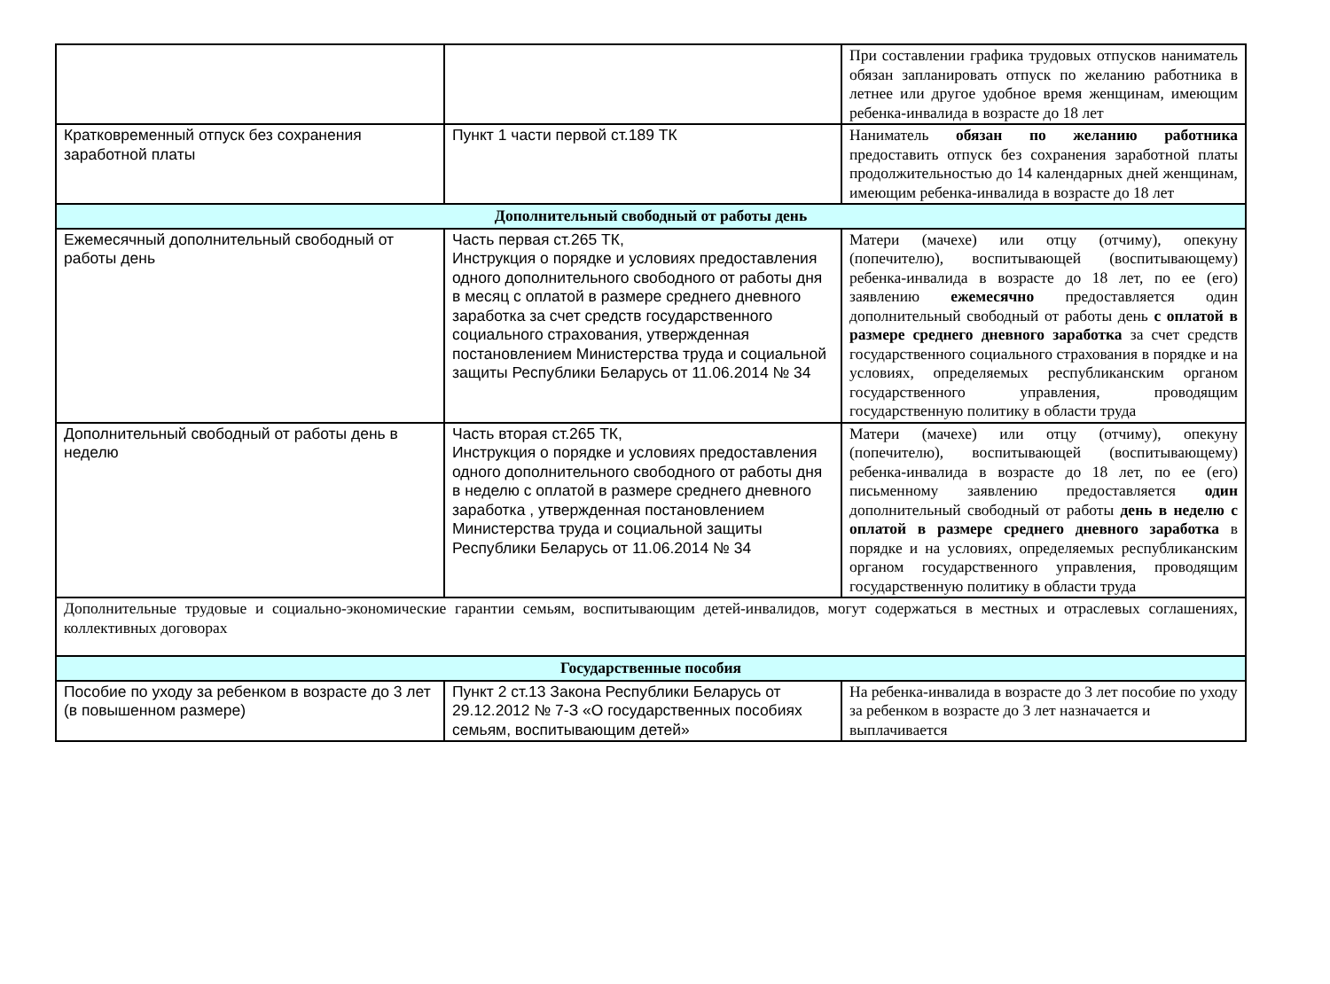| | | При составлении графика трудовых отпусков наниматель обязан запланировать отпуск по желанию работника в летнее или другое удобное время женщинам, имеющим ребенка-инвалида в возрасте до 18 лет |
| Кратковременный отпуск без сохранения заработной платы | Пункт 1 части первой ст.189 ТК | Наниматель обязан по желанию работника предоставить отпуск без сохранения заработной платы продолжительностью до 14 календарных дней женщинам, имеющим ребенка-инвалида в возрасте до 18 лет |
| Дополнительный свободный от работы день | | |
| Ежемесячный дополнительный свободный от работы день | Часть первая ст.265 ТК, Инструкция о порядке и условиях предоставления одного дополнительного свободного от работы дня в месяц с оплатой в размере среднего дневного заработка за счет средств государственного социального страхования, утвержденная постановлением Министерства труда и социальной защиты Республики Беларусь от 11.06.2014 № 34 | Матери (мачехе) или отцу (отчиму), опекуну (попечителю), воспитывающей (воспитывающему) ребенка-инвалида в возрасте до 18 лет, по ее (его) заявлению ежемесячно предоставляется один дополнительный свободный от работы день с оплатой в размере среднего дневного заработка за счет средств государственного социального страхования в порядке и на условиях, определяемых республиканским органом государственного управления, проводящим государственную политику в области труда |
| Дополнительный свободный от работы день в неделю | Часть вторая ст.265 ТК, Инструкция о порядке и условиях предоставления одного дополнительного свободного от работы дня в неделю с оплатой в размере среднего дневного заработка , утвержденная постановлением Министерства труда и социальной защиты Республики Беларусь от 11.06.2014 № 34 | Матери (мачехе) или отцу (отчиму), опекуну (попечителю), воспитывающей (воспитывающему) ребенка-инвалида в возрасте до 18 лет, по ее (его) письменному заявлению предоставляется один дополнительный свободный от работы день в неделю с оплатой в размере среднего дневного заработка в порядке и на условиях, определяемых республиканским органом государственного управления, проводящим государственную политику в области труда |
| Дополнительные трудовые и социально-экономические гарантии семьям, воспитывающим детей-инвалидов, могут содержаться в местных и отраслевых соглашениях, коллективных договорах | | |
| Государственные пособия | | |
| Пособие по уходу за ребенком в возрасте до 3 лет (в повышенном размере) | Пункт 2 ст.13 Закона Республики Беларусь от 29.12.2012 № 7-З «О государственных пособиях семьям, воспитывающим детей» | На ребенка-инвалида в возрасте до 3 лет пособие по уходу за ребенком в возрасте до 3 лет назначается и выплачивается |